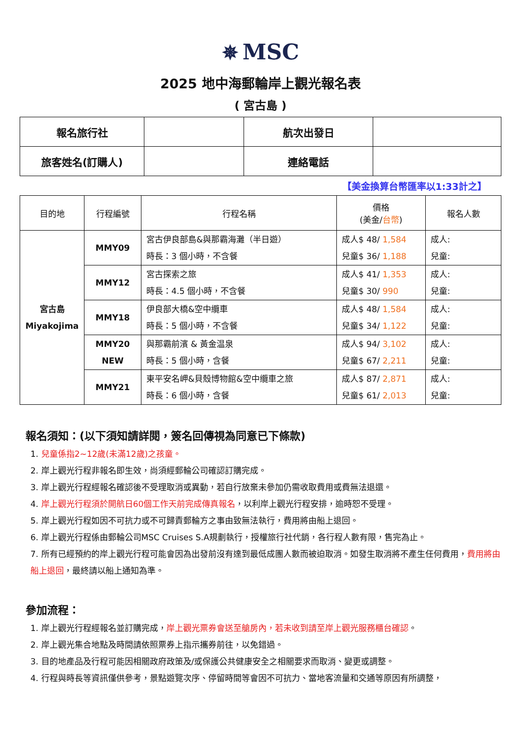✵ MSC
2025 地中海郵輪岸上觀光報名表
( 宮古島 )
| 報名旅行社 | | 航次出發日 | |
| 旅客姓名(訂購人) | | 連絡電話 | |
【美金換算台幣匯率以1:33計之】
| 目的地 | 行程編號 | 行程名稱 | 價格 (美金/ 台幣 ) | 報名人數 |
| --- | --- | --- | --- | --- |
| 宮古島 Miyakojima | MMY09 | 宮古伊良部島&與那霸海灘（半日遊） 時長：3 個小時，不含餐 | 成人$ 48/ 1,584 兒童$ 36/ 1,188 | 成人: 兒童: |
| | MMY12 | 宮古探索之旅 時長：4.5 個小時，不含餐 | 成人$ 41/ 1,353 兒童$ 30/ 990 | 成人: 兒童: |
| | MMY18 | 伊良部大橋&空中纜車 時長：5 個小時，不含餐 | 成人$ 48/ 1,584 兒童$ 34/ 1,122 | 成人: 兒童: |
| | MMY20 NEW | 與那霸前濱 & 黃金温泉 時長：5 個小時，含餐 | 成人$ 94/ 3,102 兒童$ 67/ 2,211 | 成人: 兒童: |
| | MMY21 | 東平安名岬&貝殼博物館&空中纜車之旅 時長：6 個小時，含餐 | 成人$ 87/ 2,871 兒童$ 61/ 2,013 | 成人: 兒童: |
報名須知：(以下須知請詳閱，簽名回傳視為同意已下條款)
1. 兒童係指2~12歲(未滿12歲)之孩童。
2. 岸上觀光行程非報名即生效，尚須經郵輪公司確認訂購完成。
3. 岸上觀光行程經報名確認後不受理取消或異動，若自行放棄未參加仍需收取費用或費無法退還。
4. 岸上觀光行程須於開航日60個工作天前完成傳真報名，以利岸上觀光行程安排，逾時恕不受理。
5. 岸上觀光行程如因不可抗力或不可歸責郵輪方之事由致無法執行，費用將由船上退回。
6. 岸上觀光行程係由郵輪公司MSC Cruises S.A規劃執行，授權旅行社代銷，各行程人數有限，售完為止。
7. 所有已經預約的岸上觀光行程可能會因為出發前沒有達到最低成團人數而被迫取消。如發生取消將不產生任何費用，費用將由船上退回，最終請以船上通知為準。
參加流程：
1. 岸上觀光行程經報名並訂購完成，岸上觀光票券會送至艙房內，若未收到請至岸上觀光服務櫃台確認。
2. 岸上觀光集合地點及時間請依照票券上指示攜券前往，以免錯過。
3. 目的地產品及行程可能因相關政府政策及/或保護公共健康安全之相關要求而取消、變更或調整。
4. 行程與時長等資訊僅供參考，景點遊覽次序、停留時間等會因不可抗力、當地客流量和交通等原因有所調整，